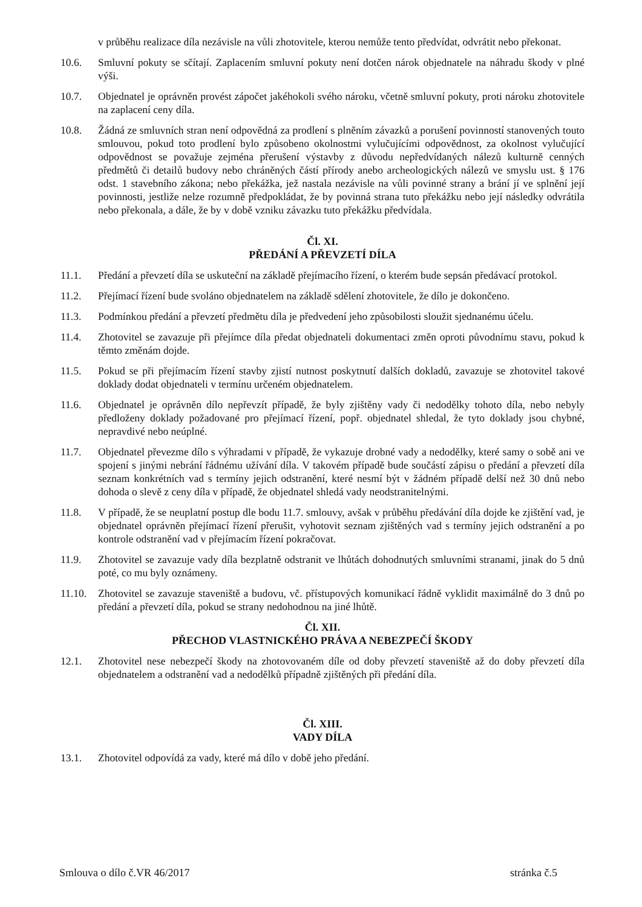v průběhu realizace díla nezávisle na vůli zhotovitele, kterou nemůže tento předvídat, odvrátit nebo překonat.
10.6. Smluvní pokuty se sčítají. Zaplacením smluvní pokuty není dotčen nárok objednatele na náhradu škody v plné výši.
10.7. Objednatel je oprávněn provést zápočet jakéhokoli svého nároku, včetně smluvní pokuty, proti nároku zhotovitele na zaplacení ceny díla.
10.8. Žádná ze smluvních stran není odpovědná za prodlení s plněním závazků a porušení povinností stanovených touto smlouvou, pokud toto prodlení bylo způsobeno okolnostmi vylučujícími odpovědnost, za okolnost vylučující odpovědnost se považuje zejména přerušení výstavby z důvodu nepředvídaných nálezů kulturně cenných předmětů či detailů budovy nebo chráněných částí přírody anebo archeologických nálezů ve smyslu ust. § 176 odst. 1 stavebního zákona; nebo překážka, jež nastala nezávisle na vůli povinné strany a brání jí ve splnění její povinnosti, jestliže nelze rozumně předpokládat, že by povinná strana tuto překážku nebo její následky odvrátila nebo překonala, a dále, že by v době vzniku závazku tuto překážku předvídala.
Čl. XI.
PŘEDÁNÍ A PŘEVZETÍ DÍLA
11.1. Předání a převzetí díla se uskuteční na základě přejímacího řízení, o kterém bude sepsán předávací protokol.
11.2. Přejímací řízení bude svoláno objednatelem na základě sdělení zhotovitele, že dílo je dokončeno.
11.3. Podmínkou předání a převzetí předmětu díla je předvedení jeho způsobilosti sloužit sjednanému účelu.
11.4. Zhotovitel se zavazuje při přejímce díla předat objednateli dokumentaci změn oproti původnímu stavu, pokud k těmto změnám dojde.
11.5. Pokud se při přejímacím řízení stavby zjistí nutnost poskytnutí dalších dokladů, zavazuje se zhotovitel takové doklady dodat objednateli v termínu určeném objednatelem.
11.6. Objednatel je oprávněn dílo nepřevzít případě, že byly zjištěny vady či nedodělky tohoto díla, nebo nebyly předloženy doklady požadované pro přejímací řízení, popř. objednatel shledal, že tyto doklady jsou chybné, nepravdivé nebo neúplné.
11.7. Objednatel převezme dílo s výhradami v případě, že vykazuje drobné vady a nedodělky, které samy o sobě ani ve spojení s jinými nebrání řádnému užívání díla. V takovém případě bude součástí zápisu o předání a převzetí díla seznam konkrétních vad s termíny jejich odstranění, které nesmí být v žádném případě delší než 30 dnů nebo dohoda o slevě z ceny díla v případě, že objednatel shledá vady neodstranitelnými.
11.8. V případě, že se neuplatní postup dle bodu 11.7. smlouvy, avšak v průběhu předávání díla dojde ke zjištění vad, je objednatel oprávněn přejímací řízení přerušit, vyhotovit seznam zjištěných vad s termíny jejich odstranění a po kontrole odstranění vad v přejímacím řízení pokračovat.
11.9. Zhotovitel se zavazuje vady díla bezplatně odstranit ve lhůtách dohodnutých smluvními stranami, jinak do 5 dnů poté, co mu byly oznámeny.
11.10. Zhotovitel se zavazuje staveniště a budovu, vč. přístupových komunikací řádně vyklidit maximálně do 3 dnů po předání a převzetí díla, pokud se strany nedohodnou na jiné lhůtě.
Čl. XII.
PŘECHOD VLASTNICKÉHO PRÁVA A NEBEZPEČÍ ŠKODY
12.1. Zhotovitel nese nebezpečí škody na zhotovovaném díle od doby převzetí staveniště až do doby převzetí díla objednatelem a odstranění vad a nedodělků případně zjištěných při předání díla.
Čl. XIII.
VADY DÍLA
13.1. Zhotovitel odpovídá za vady, které má dílo v době jeho předání.
Smlouva o dílo č.VR 46/2017 stránka č.5